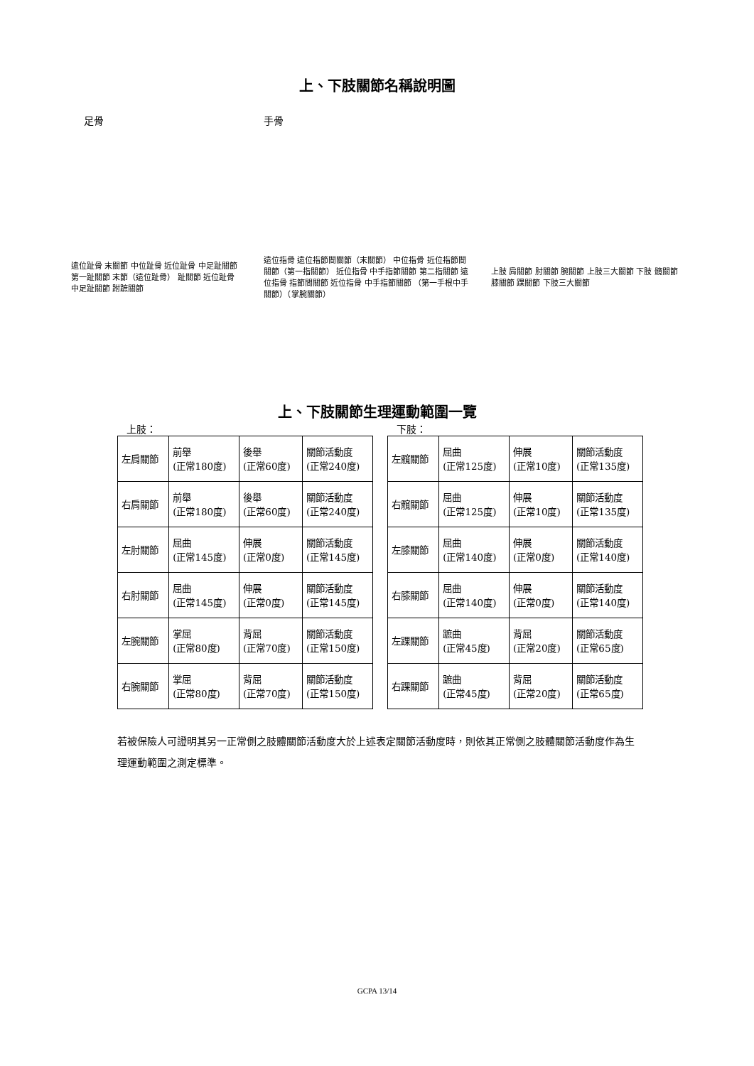上、下肢關節名稱說明圖
足骨 手骨
遠位趾骨 末關節 中位趾骨 近位趾骨 中足趾關節 第一趾關節 末節（遠位趾骨） 趾關節 近位趾骨 中足趾關節 跗蹠關節
遠位指骨 遠位指節間關節（末關節） 中位指骨 近位指節間關節（第一指關節） 近位指骨 中手指節關節 第二指關節 遠位指骨 指節間關節 近位指骨 中手指節關節 （第一手根中手關節）（掌腕關節）
上肢 肩關節 肘關節 腕關節 上肢三大關節 下肢 髖關節 膝關節 踝關節 下肢三大關節
上、下肢關節生理運動範圍一覽
上肢：
| 左肩關節 | 前舉 (正常180度) | 後舉 (正常60度) | 關節活動度 (正常240度) |
| 右肩關節 | 前舉 (正常180度) | 後舉 (正常60度) | 關節活動度 (正常240度) |
| 左肘關節 | 屈曲 (正常145度) | 伸展 (正常0度) | 關節活動度 (正常145度) |
| 右肘關節 | 屈曲 (正常145度) | 伸展 (正常0度) | 關節活動度 (正常145度) |
| 左腕關節 | 掌屈 (正常80度) | 背屈 (正常70度) | 關節活動度 (正常150度) |
| 右腕關節 | 掌屈 (正常80度) | 背屈 (正常70度) | 關節活動度 (正常150度) |
下肢：
| 左髖關節 | 屈曲 (正常125度) | 伸展 (正常10度) | 關節活動度 (正常135度) |
| 右髖關節 | 屈曲 (正常125度) | 伸展 (正常10度) | 關節活動度 (正常135度) |
| 左膝關節 | 屈曲 (正常140度) | 伸展 (正常0度) | 關節活動度 (正常140度) |
| 右膝關節 | 屈曲 (正常140度) | 伸展 (正常0度) | 關節活動度 (正常140度) |
| 左踝關節 | 蹠曲 (正常45度) | 背屈 (正常20度) | 關節活動度 (正常65度) |
| 右踝關節 | 蹠曲 (正常45度) | 背屈 (正常20度) | 關節活動度 (正常65度) |
若被保險人可證明其另一正常側之肢體關節活動度大於上述表定關節活動度時，則依其正常側之肢體關節活動度作為生理運動範圍之測定標準。
GCPA 13/14